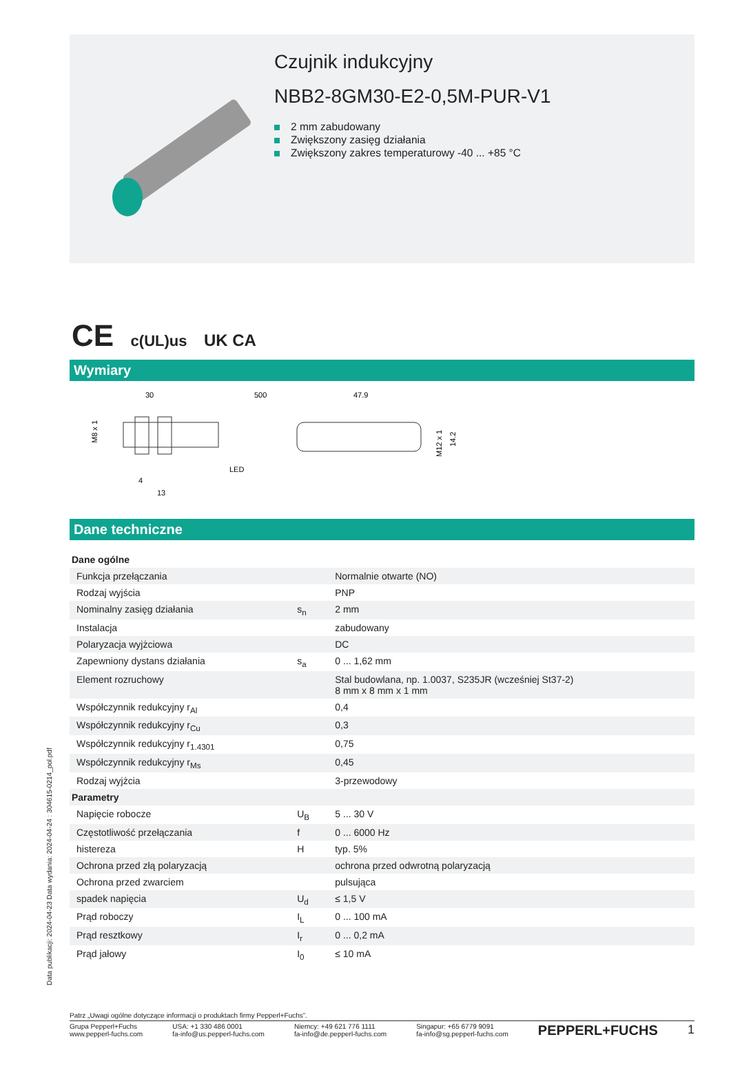Czujnik indukcyjny
NBB2-8GM30-E2-0,5M-PUR-V1
2 mm zabudowany
Zwiększony zasięg działania
Zwiększony zakres temperaturowy -40 ... +85 °C
CE c(UL)us UK CA
Wymiary
30
500
47.9
LED
4
13
M8 x 1
M12 x 1
14.2
Dane techniczne
| Dane ogólne | | |
| Funkcja przełączania | | Normalnie otwarte (NO) |
| Rodzaj wyjścia | | PNP |
| Nominalny zasięg działania | s<sub>n</sub> | 2 mm |
| Instalacja | | zabudowany |
| Polaryzacja wyjżciowa | | DC |
| Zapewniony dystans działania | s<sub>a</sub> | 0 ... 1,62 mm |
| Element rozruchowy | | Stal budowlana, np. 1.0037, S235JR (wcześniej St37-2) 8 mm x 8 mm x 1 mm |
| Współczynnik redukcyjny r<sub>Al</sub> | | 0,4 |
| Współczynnik redukcyjny r<sub>Cu</sub> | | 0,3 |
| Współczynnik redukcyjny r<sub>1.4301</sub> | | 0,75 |
| Współczynnik redukcyjny r<sub>Ms</sub> | | 0,45 |
| Rodzaj wyjżcia | | 3-przewodowy |
| Parametry | | |
| Napięcie robocze | U<sub>B</sub> | 5 ... 30 V |
| Częstotliwość przełączania | f | 0 ... 6000 Hz |
| histereza | H | typ. 5% |
| Ochrona przed złą polaryzacją | | ochrona przed odwrotną polaryzacją |
| Ochrona przed zwarciem | | pulsująca |
| spadek napięcia | U<sub>d</sub> | ≤ 1,5 V |
| Prąd roboczy | I<sub>L</sub> | 0 ... 100 mA |
| Prąd resztkowy | I<sub>r</sub> | 0 ... 0,2 mA |
| Prąd jałowy | I<sub>0</sub> | ≤ 10 mA |
Data publikacji: 2024-04-23 Data wydania: 2024-04-24 : 304615-0214_pol.pdf
Patrz „Uwagi ogólne dotyczące informacji o produktach firmy Pepperl+Fuchs”.
Grupa Pepperl+Fuchs
www.pepperl-fuchs.com
USA: +1 330 486 0001
fa-info@us.pepperl-fuchs.com
Niemcy: +49 621 776 1111
fa-info@de.pepperl-fuchs.com
Singapur: +65 6779 9091
fa-info@sg.pepperl-fuchs.com
PEPPERL+FUCHS 1